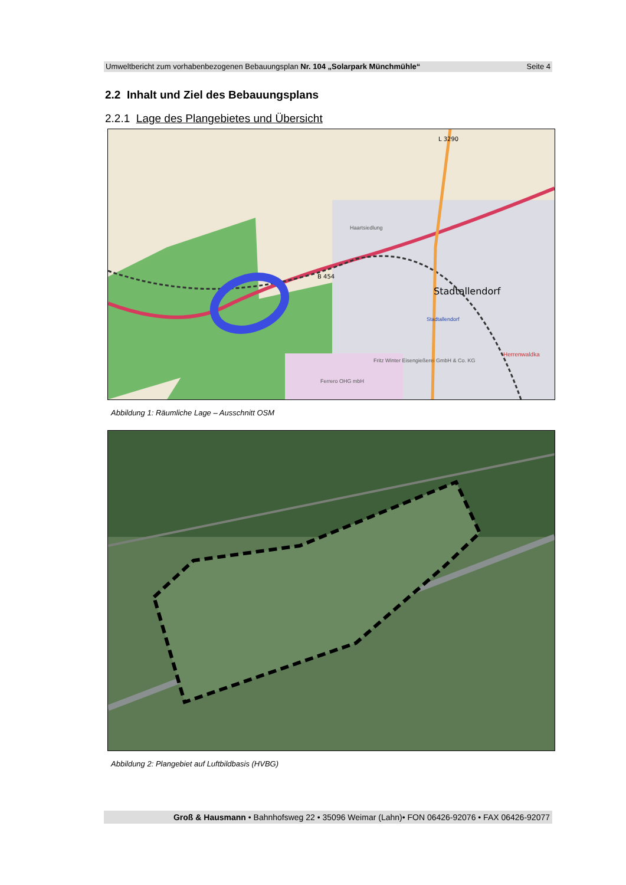Umweltbericht zum vorhabenbezogenen Bebauungsplan Nr. 104 „Solarpark Münchmühle“Seite 4
2.2 Inhalt und Ziel des Bebauungsplans
2.2.1 Lage des Plangebietes und Übersicht
Stadtallendorf
L 3290
B 454
Haartsiedlung
Stadtallendorf
Herrenwaldka
Fritz Winter Eisengießerei GmbH & Co. KG
Ferrero OHG mbH
Abbildung 1: Räumliche Lage – Ausschnitt OSM
Abbildung 2: Plangebiet auf Luftbildbasis (HVBG)
Groß & Hausmann • Bahnhofsweg 22 • 35096 Weimar (Lahn)• FON 06426-92076 • FAX 06426-92077